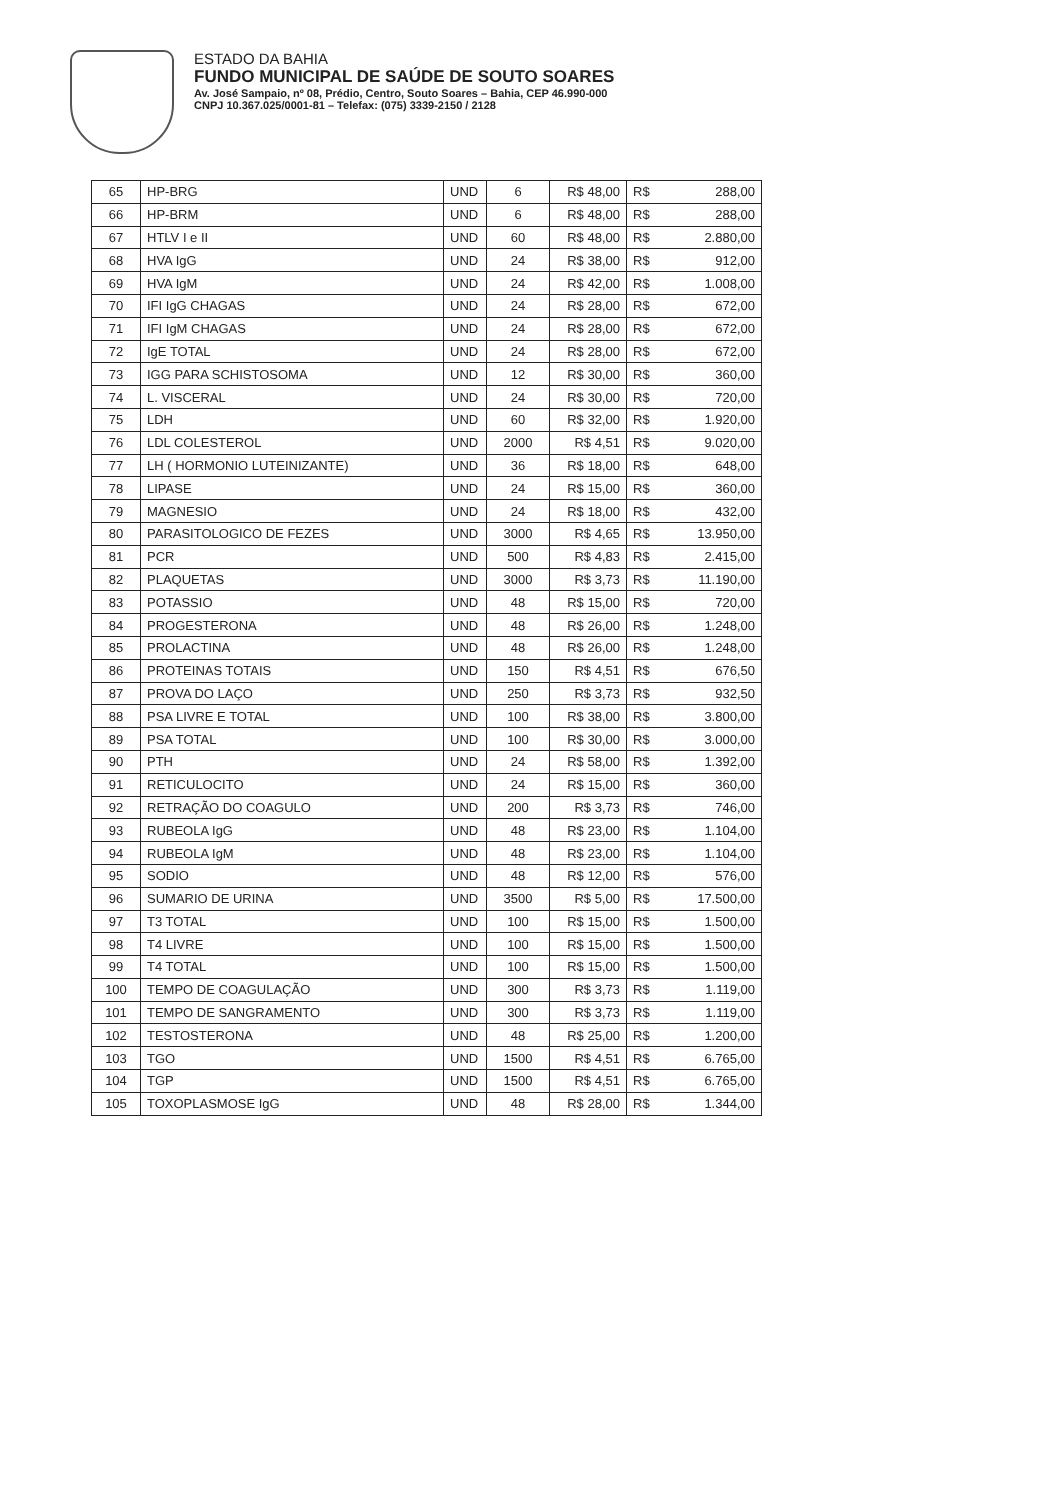ESTADO DA BAHIA
FUNDO MUNICIPAL DE SAÚDE DE SOUTO SOARES
Av. José Sampaio, nº 08, Prédio, Centro, Souto Soares – Bahia, CEP 46.990-000
CNPJ 10.367.025/0001-81 – Telefax: (075) 3339-2150 / 2128
| 65 | HP-BRG | UND | 6 | R$ 48,00 | R$ | 288,00 |
| 66 | HP-BRM | UND | 6 | R$ 48,00 | R$ | 288,00 |
| 67 | HTLV I e II | UND | 60 | R$ 48,00 | R$ | 2.880,00 |
| 68 | HVA IgG | UND | 24 | R$ 38,00 | R$ | 912,00 |
| 69 | HVA IgM | UND | 24 | R$ 42,00 | R$ | 1.008,00 |
| 70 | IFI IgG CHAGAS | UND | 24 | R$ 28,00 | R$ | 672,00 |
| 71 | IFI IgM CHAGAS | UND | 24 | R$ 28,00 | R$ | 672,00 |
| 72 | IgE TOTAL | UND | 24 | R$ 28,00 | R$ | 672,00 |
| 73 | IGG PARA SCHISTOSOMA | UND | 12 | R$ 30,00 | R$ | 360,00 |
| 74 | L. VISCERAL | UND | 24 | R$ 30,00 | R$ | 720,00 |
| 75 | LDH | UND | 60 | R$ 32,00 | R$ | 1.920,00 |
| 76 | LDL COLESTEROL | UND | 2000 | R$ 4,51 | R$ | 9.020,00 |
| 77 | LH ( HORMONIO LUTEINIZANTE) | UND | 36 | R$ 18,00 | R$ | 648,00 |
| 78 | LIPASE | UND | 24 | R$ 15,00 | R$ | 360,00 |
| 79 | MAGNESIO | UND | 24 | R$ 18,00 | R$ | 432,00 |
| 80 | PARASITOLOGICO DE FEZES | UND | 3000 | R$ 4,65 | R$ | 13.950,00 |
| 81 | PCR | UND | 500 | R$ 4,83 | R$ | 2.415,00 |
| 82 | PLAQUETAS | UND | 3000 | R$ 3,73 | R$ | 11.190,00 |
| 83 | POTASSIO | UND | 48 | R$ 15,00 | R$ | 720,00 |
| 84 | PROGESTERONA | UND | 48 | R$ 26,00 | R$ | 1.248,00 |
| 85 | PROLACTINA | UND | 48 | R$ 26,00 | R$ | 1.248,00 |
| 86 | PROTEINAS TOTAIS | UND | 150 | R$ 4,51 | R$ | 676,50 |
| 87 | PROVA DO LAÇO | UND | 250 | R$ 3,73 | R$ | 932,50 |
| 88 | PSA LIVRE E TOTAL | UND | 100 | R$ 38,00 | R$ | 3.800,00 |
| 89 | PSA TOTAL | UND | 100 | R$ 30,00 | R$ | 3.000,00 |
| 90 | PTH | UND | 24 | R$ 58,00 | R$ | 1.392,00 |
| 91 | RETICULOCITO | UND | 24 | R$ 15,00 | R$ | 360,00 |
| 92 | RETRAÇÃO DO COAGULO | UND | 200 | R$ 3,73 | R$ | 746,00 |
| 93 | RUBEOLA IgG | UND | 48 | R$ 23,00 | R$ | 1.104,00 |
| 94 | RUBEOLA IgM | UND | 48 | R$ 23,00 | R$ | 1.104,00 |
| 95 | SODIO | UND | 48 | R$ 12,00 | R$ | 576,00 |
| 96 | SUMARIO DE URINA | UND | 3500 | R$ 5,00 | R$ | 17.500,00 |
| 97 | T3 TOTAL | UND | 100 | R$ 15,00 | R$ | 1.500,00 |
| 98 | T4 LIVRE | UND | 100 | R$ 15,00 | R$ | 1.500,00 |
| 99 | T4 TOTAL | UND | 100 | R$ 15,00 | R$ | 1.500,00 |
| 100 | TEMPO DE COAGULAÇÃO | UND | 300 | R$ 3,73 | R$ | 1.119,00 |
| 101 | TEMPO DE SANGRAMENTO | UND | 300 | R$ 3,73 | R$ | 1.119,00 |
| 102 | TESTOSTERONA | UND | 48 | R$ 25,00 | R$ | 1.200,00 |
| 103 | TGO | UND | 1500 | R$ 4,51 | R$ | 6.765,00 |
| 104 | TGP | UND | 1500 | R$ 4,51 | R$ | 6.765,00 |
| 105 | TOXOPLASMOSE IgG | UND | 48 | R$ 28,00 | R$ | 1.344,00 |